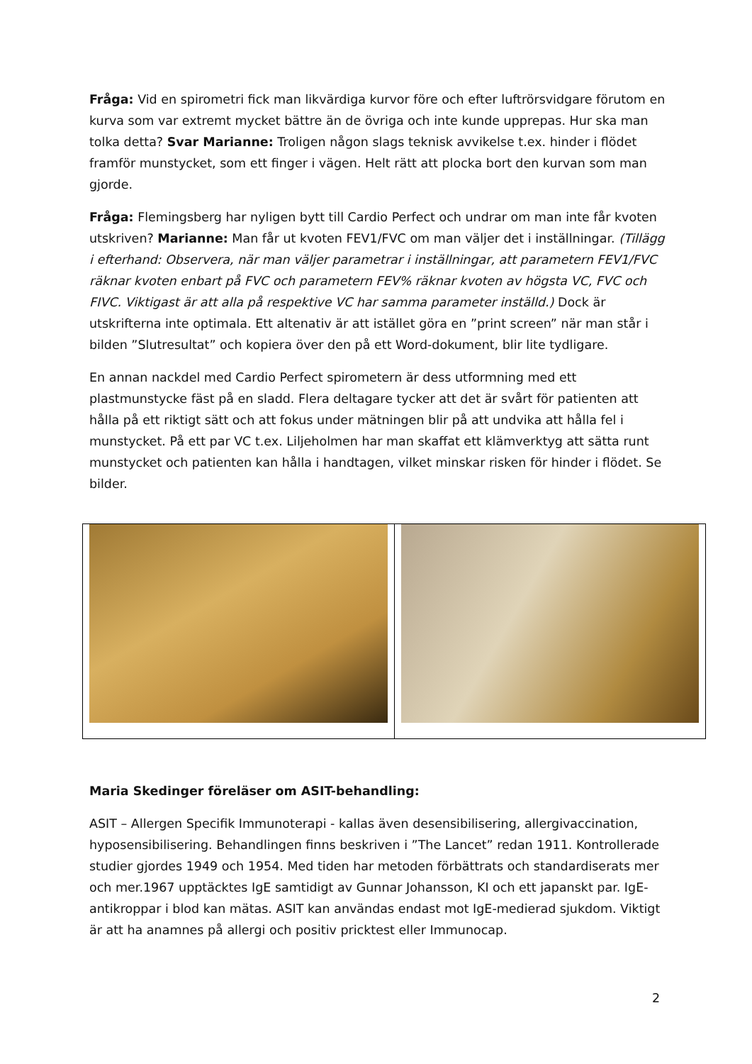Fråga: Vid en spirometri fick man likvärdiga kurvor före och efter luftrörsvidgare förutom en kurva som var extremt mycket bättre än de övriga och inte kunde upprepas. Hur ska man tolka detta? Svar Marianne: Troligen någon slags teknisk avvikelse t.ex. hinder i flödet framför munstycket, som ett finger i vägen. Helt rätt att plocka bort den kurvan som man gjorde.
Fråga: Flemingsberg har nyligen bytt till Cardio Perfect och undrar om man inte får kvoten utskriven? Marianne: Man får ut kvoten FEV1/FVC om man väljer det i inställningar. (Tillägg i efterhand: Observera, när man väljer parametrar i inställningar, att parametern FEV1/FVC räknar kvoten enbart på FVC och parametern FEV% räknar kvoten av högsta VC, FVC och FIVC. Viktigast är att alla på respektive VC har samma parameter inställd.) Dock är utskrifterna inte optimala. Ett altenativ är att istället göra en ”print screen” när man står i bilden ”Slutresultat” och kopiera över den på ett Word-dokument, blir lite tydligare.
En annan nackdel med Cardio Perfect spirometern är dess utformning med ett plastmunstycke fäst på en sladd. Flera deltagare tycker att det är svårt för patienten att hålla på ett riktigt sätt och att fokus under mätningen blir på att undvika att hålla fel i munstycket. På ett par VC t.ex. Liljeholmen har man skaffat ett klämverktyg att sätta runt munstycket och patienten kan hålla i handtagen, vilket minskar risken för hinder i flödet. Se bilder.
Maria Skedinger föreläser om ASIT-behandling:
ASIT – Allergen Specifik Immunoterapi - kallas även desensibilisering, allergivaccination, hyposensibilisering. Behandlingen finns beskriven i ”The Lancet” redan 1911. Kontrollerade studier gjordes 1949 och 1954. Med tiden har metoden förbättrats och standardiserats mer och mer.1967 upptäcktes IgE samtidigt av Gunnar Johansson, KI och ett japanskt par. IgE-antikroppar i blod kan mätas. ASIT kan användas endast mot IgE-medierad sjukdom. Viktigt är att ha anamnes på allergi och positiv pricktest eller Immunocap.
2